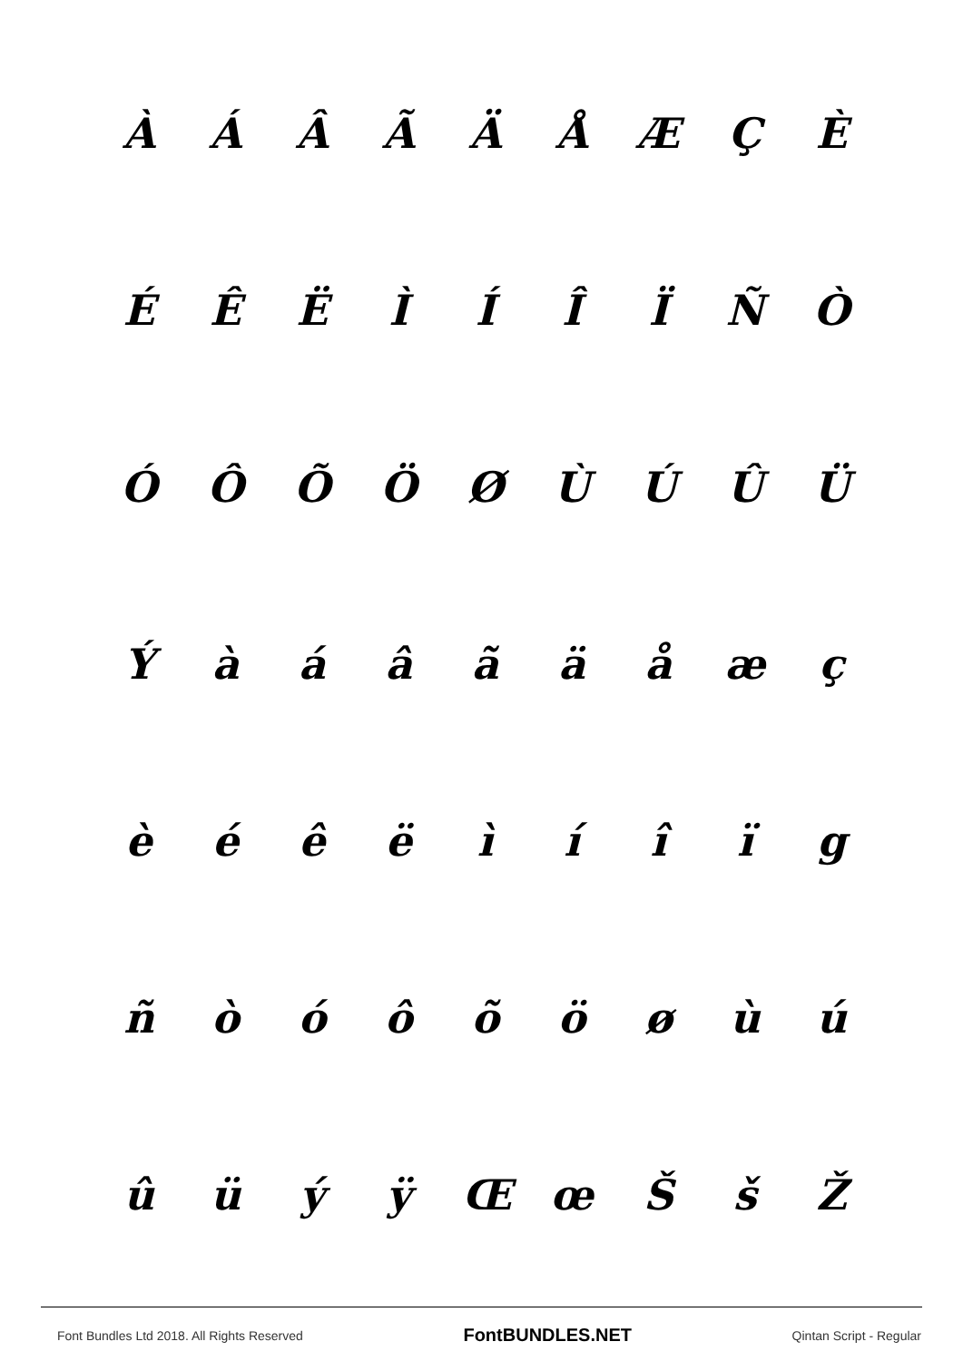À Á Â Ã Ä Å Æ Ç È
É Ê Ë Ì Í Î Ï Ñ Ò
Ó Ô Õ Ö Ø Ù Ú Û Ü
Ý à á â ã ä å æ ç
è é ê ë ì í î ï g
ñ ò ó ô õ ö ø ù ú
û ü ý ÿ Œ œ Š š Ž
Font Bundles Ltd 2018. All Rights Reserved FontBUNDLES.NET Qintan Script - Regular